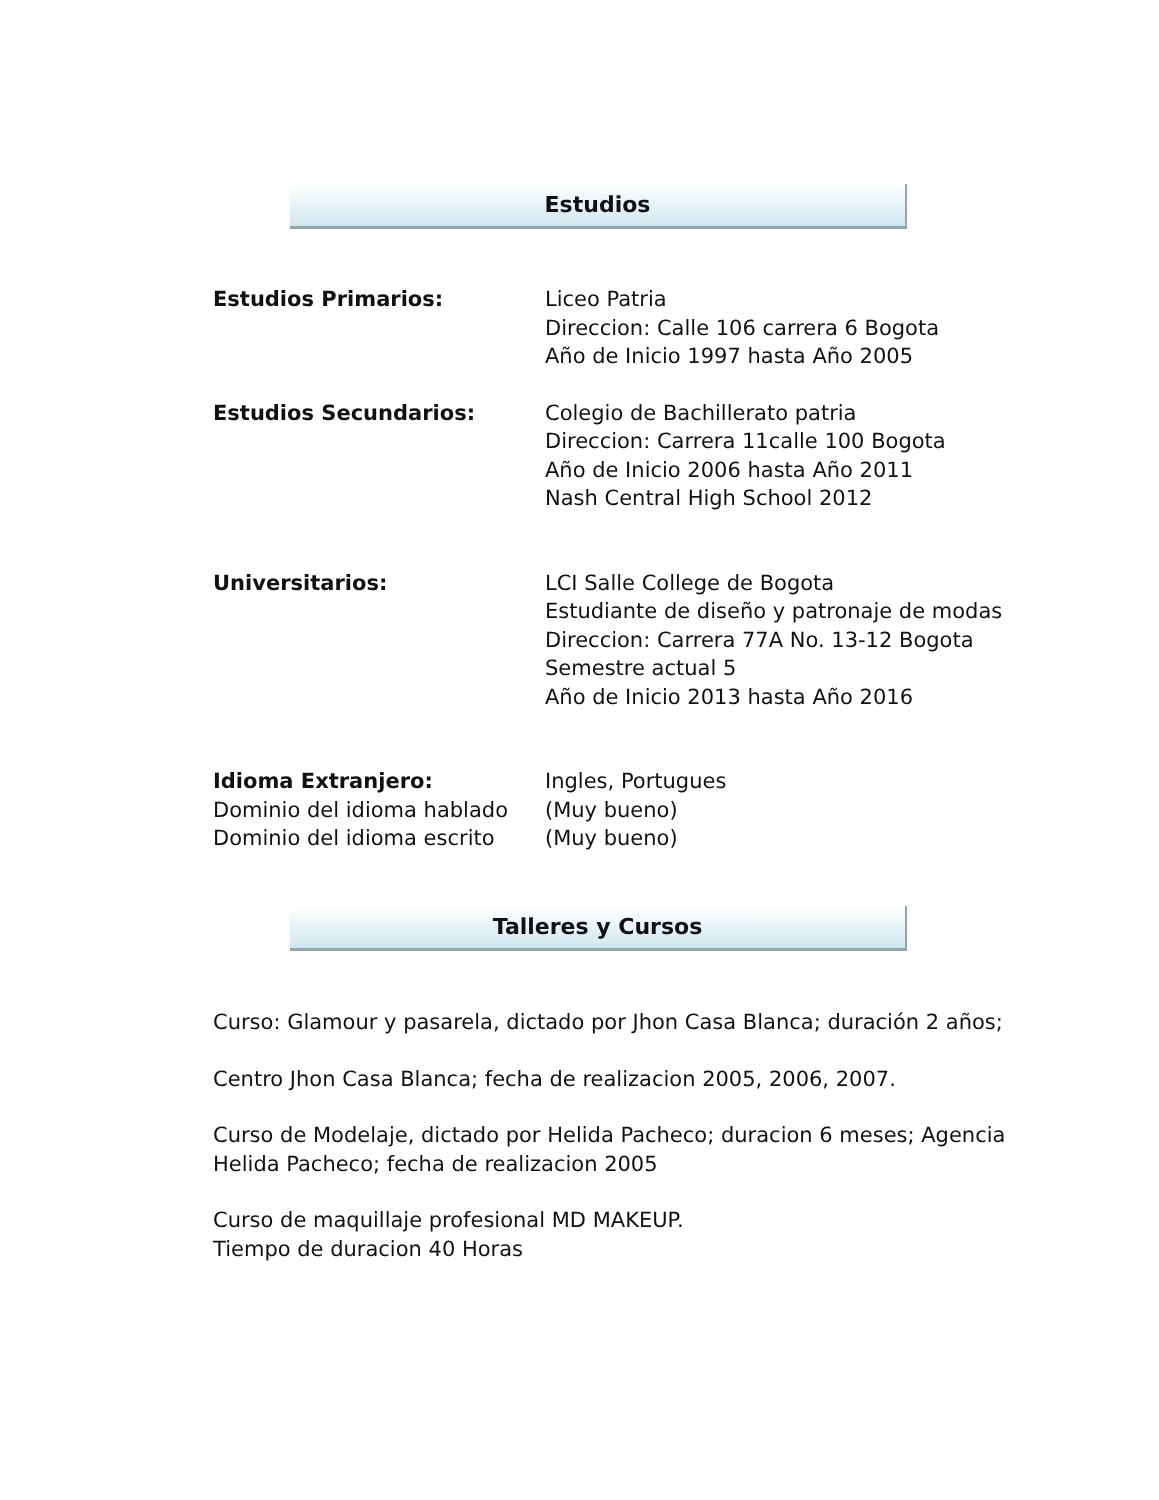Estudios
Estudios Primarios: Liceo Patria
Direccion: Calle 106 carrera 6 Bogota
Año de Inicio 1997 hasta Año 2005
Estudios Secundarios: Colegio de Bachillerato patria
Direccion: Carrera 11calle 100 Bogota
Año de Inicio 2006 hasta Año 2011
Nash Central High School 2012
Universitarios: LCI Salle College de Bogota
Estudiante de diseño y patronaje de modas
Direccion: Carrera 77A No. 13-12 Bogota
Semestre actual 5
Año de Inicio 2013 hasta Año 2016
Idioma Extranjero:
Dominio del idioma hablado
Dominio del idioma escrito
Ingles, Portugues
(Muy bueno)
(Muy bueno)
Talleres y Cursos
Curso: Glamour y pasarela, dictado por Jhon Casa Blanca; duración 2 años;
Centro Jhon Casa Blanca; fecha de realizacion 2005, 2006, 2007.
Curso de Modelaje, dictado por Helida Pacheco; duracion 6 meses; Agencia Helida Pacheco; fecha de realizacion 2005
Curso de maquillaje profesional MD MAKEUP.
Tiempo de duracion 40 Horas